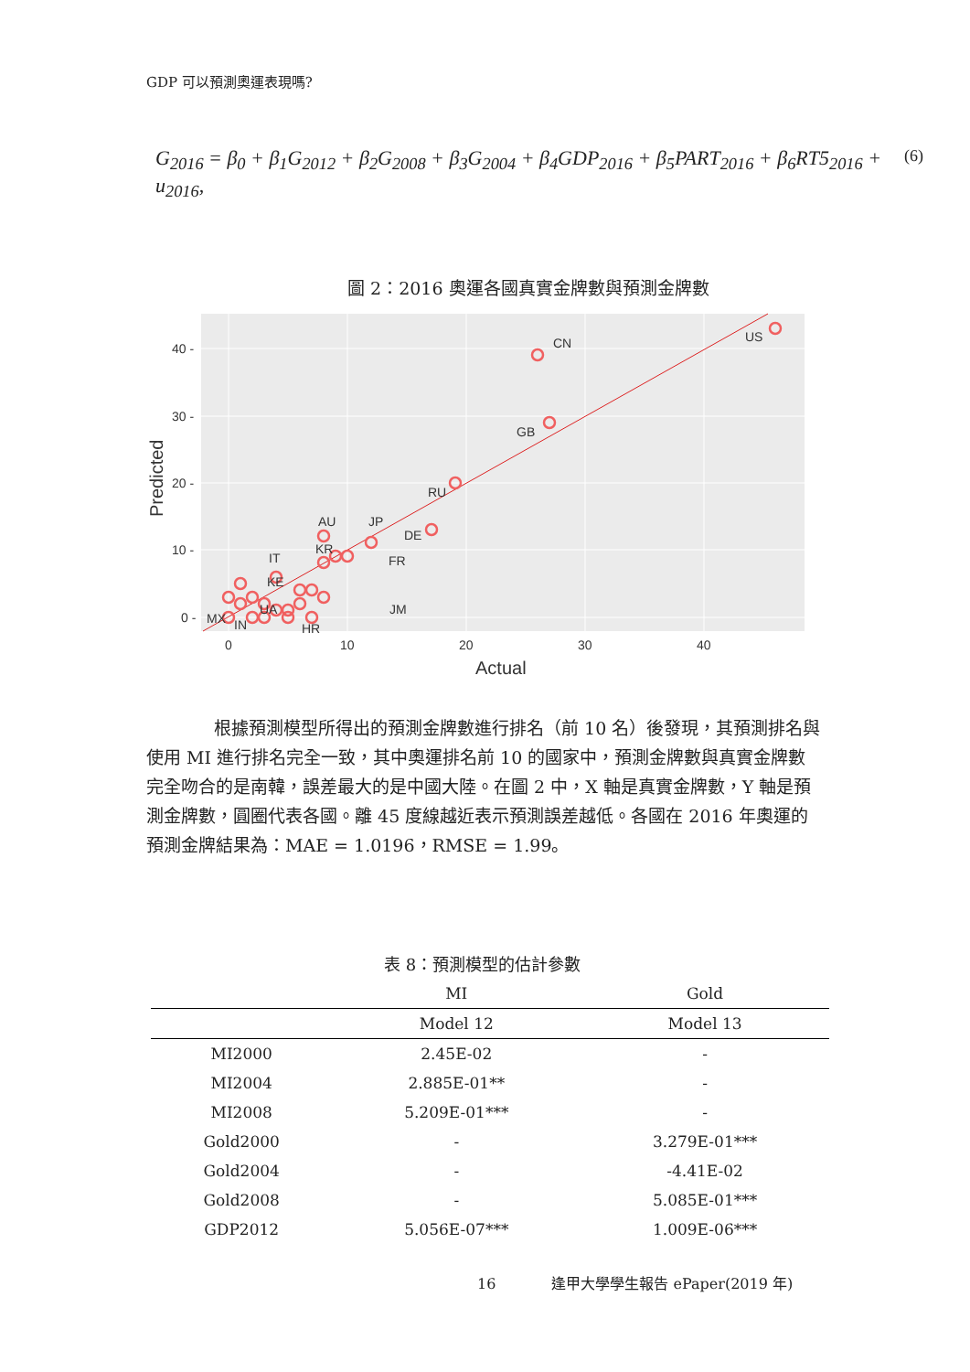GDP 可以預測奧運表現嗎?
G<sub>2016</sub> = β<sub>0</sub> + β<sub>1</sub>G<sub>2012</sub> + β<sub>2</sub>G<sub>2008</sub> + β<sub>3</sub>G<sub>2004</sub> + β<sub>4</sub>GDP<sub>2016</sub> + β<sub>5</sub>PART<sub>2016</sub> + β<sub>6</sub>RT5<sub>2016</sub> + u<sub>2016</sub>,
(6)
圖 2：2016 奧運各國真實金牌數與預測金牌數
US
CN
GB
RU
DE
JP
AU
KR
IT
FR
KE
JM
UA
MX
IN
HR
40 -
30 -
20 -
10 -
0 -
0
10
20
30
40
Actual
Predicted
根據預測模型所得出的預測金牌數進行排名（前 10 名）後發現，其預測排名與使用 MI 進行排名完全一致，其中奧運排名前 10 的國家中，預測金牌數與真實金牌數完全吻合的是南韓，誤差最大的是中國大陸。在圖 2 中，X 軸是真實金牌數，Y 軸是預測金牌數，圓圈代表各國。離 45 度線越近表示預測誤差越低。各國在 2016 年奧運的預測金牌結果為：MAE = 1.0196，RMSE = 1.99。
表 8：預測模型的估計參數
| | MI | Gold |
| --- | --- | --- |
| | Model 12 | Model 13 |
| MI2000 | 2.45E-02 | - |
| MI2004 | 2.885E-01** | - |
| MI2008 | 5.209E-01*** | - |
| Gold2000 | - | 3.279E-01*** |
| Gold2004 | - | -4.41E-02 |
| Gold2008 | - | 5.085E-01*** |
| GDP2012 | 5.056E-07*** | 1.009E-06*** |
16 逢甲大學學生報告 ePaper(2019 年)